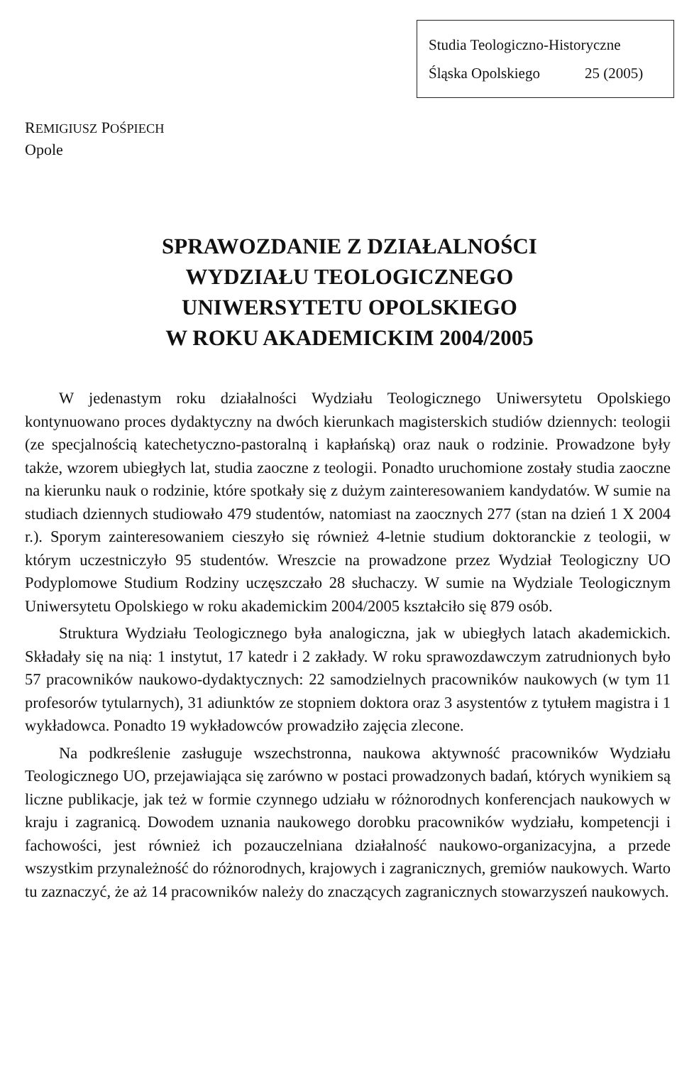Studia Teologiczno-Historyczne
Śląska Opolskiego 25 (2005)
REMIGIUSZ POŚPIECH
Opole
SPRAWOZDANIE Z DZIAŁALNOŚCI
WYDZIAŁU TEOLOGICZNEGO
UNIWERSYTETU OPOLSKIEGO
W ROKU AKADEMICKIM 2004/2005
W jedenastym roku działalności Wydziału Teologicznego Uniwersytetu Opolskiego kontynuowano proces dydaktyczny na dwóch kierunkach magisterskich studiów dziennych: teologii (ze specjalnością katechetyczno-pastoralną i kapłańską) oraz nauk o rodzinie. Prowadzone były także, wzorem ubiegłych lat, studia zaoczne z teologii. Ponadto uruchomione zostały studia zaoczne na kierunku nauk o rodzinie, które spotkały się z dużym zainteresowaniem kandydatów. W sumie na studiach dziennych studiowało 479 studentów, natomiast na zaocznych 277 (stan na dzień 1 X 2004 r.). Sporym zainteresowaniem cieszyło się również 4-letnie studium doktoranckie z teologii, w którym uczestniczyło 95 studentów. Wreszcie na prowadzone przez Wydział Teologiczny UO Podyplomowe Studium Rodziny uczęszczało 28 słuchaczy. W sumie na Wydziale Teologicznym Uniwersytetu Opolskiego w roku akademickim 2004/2005 kształciło się 879 osób.
Struktura Wydziału Teologicznego była analogiczna, jak w ubiegłych latach akademickich. Składały się na nią: 1 instytut, 17 katedr i 2 zakłady. W roku sprawozdawczym zatrudnionych było 57 pracowników naukowo-dydaktycznych: 22 samodzielnych pracowników naukowych (w tym 11 profesorów tytularnych), 31 adiunktów ze stopniem doktora oraz 3 asystentów z tytułem magistra i 1 wykładowca. Ponadto 19 wykładowców prowadziło zajęcia zlecone.
Na podkreślenie zasługuje wszechstronna, naukowa aktywność pracowników Wydziału Teologicznego UO, przejawiająca się zarówno w postaci prowadzonych badań, których wynikiem są liczne publikacje, jak też w formie czynnego udziału w różnorodnych konferencjach naukowych w kraju i zagranicą. Dowodem uznania naukowego dorobku pracowników wydziału, kompetencji i fachowości, jest również ich pozauczelniana działalność naukowo-organizacyjna, a przede wszystkim przynależność do różnorodnych, krajowych i zagranicznych, gremiów naukowych. Warto tu zaznaczyć, że aż 14 pracowników należy do znaczących zagranicznych stowarzyszeń naukowych.